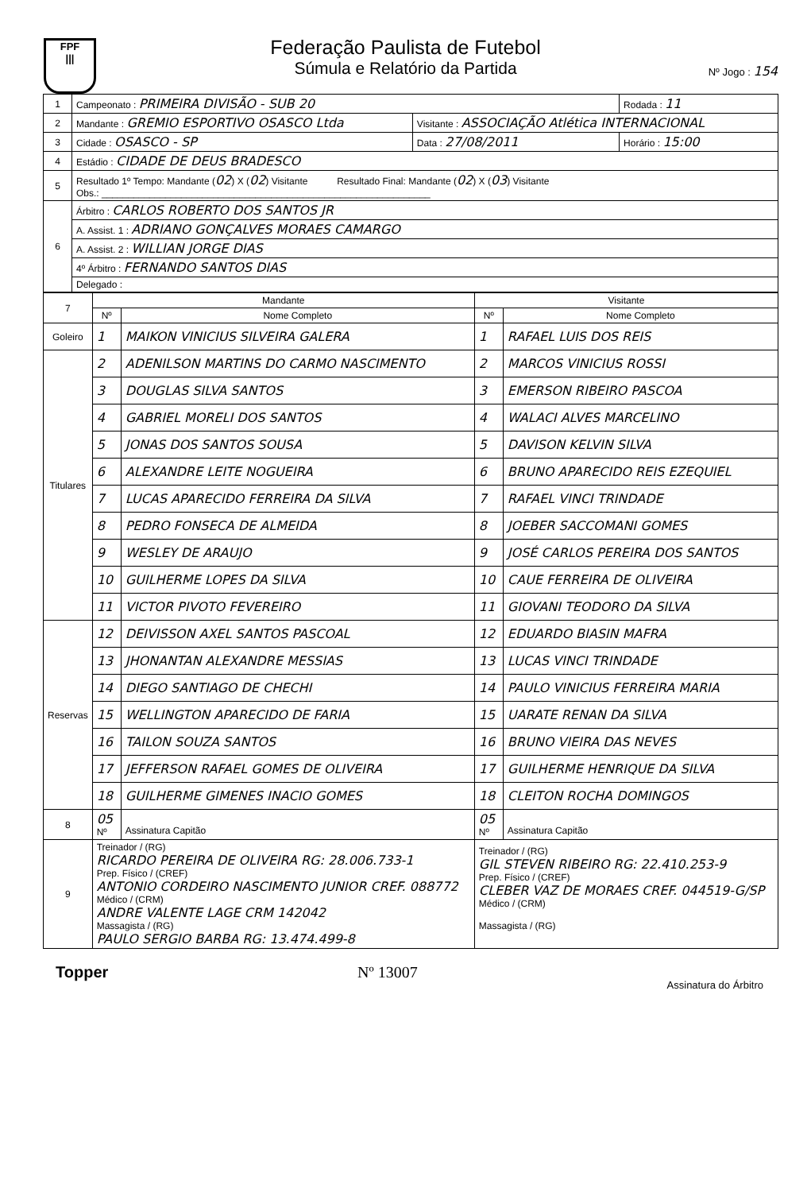FPF
|||
Federação Paulista de Futebol
Súmula e Relatório da Partida
Nº Jogo : 154
| 1 | Campeonato : PRIMEIRA DIVISÃO - SUB 20 | | Rodada : 11 |
| 2 | Mandante : GREMIO ESPORTIVO OSASCO Ltda | Visitante : ASSOCIAÇÃO Atlética INTERNACIONAL | |
| 3 | Cidade : OSASCO - SP | Data : 27/08/2011 | Horário : 15:00 |
| 4 | Estádio : CIDADE DE DEUS BRADESCO | | |
| 5 | Resultado 1º Tempo: Mandante ( 02 ) X ( 02 ) Visitante Resultado Final: Mandante ( 02 ) X ( 03 ) Visitante Obs.: ______________________________________________________________ | | |
| 6 | Árbitro : CARLOS ROBERTO DOS SANTOS JR | | |
| | A. Assist. 1 : ADRIANO GONÇALVES MORAES CAMARGO | | |
| | A. Assist. 2 : WILLIAN JORGE DIAS | | |
| | 4º Árbitro : FERNANDO SANTOS DIAS | | |
| | Delegado : | | |
| 7 | Mandante | | Visitante | |
| --- | --- | --- | --- | --- |
| | Nº | Nome Completo | Nº | Nome Completo |
| Goleiro | 1 | MAIKON VINICIUS SILVEIRA GALERA | 1 | RAFAEL LUIS DOS REIS |
| Titulares | 2 | ADENILSON MARTINS DO CARMO NASCIMENTO | 2 | MARCOS VINICIUS ROSSI |
| | 3 | DOUGLAS SILVA SANTOS | 3 | EMERSON RIBEIRO PASCOA |
| | 4 | GABRIEL MORELI DOS SANTOS | 4 | WALACI ALVES MARCELINO |
| | 5 | JONAS DOS SANTOS SOUSA | 5 | DAVISON KELVIN SILVA |
| | 6 | ALEXANDRE LEITE NOGUEIRA | 6 | BRUNO APARECIDO REIS EZEQUIEL |
| | 7 | LUCAS APARECIDO FERREIRA DA SILVA | 7 | RAFAEL VINCI TRINDADE |
| | 8 | PEDRO FONSECA DE ALMEIDA | 8 | JOEBER SACCOMANI GOMES |
| | 9 | WESLEY DE ARAUJO | 9 | JOSÉ CARLOS PEREIRA DOS SANTOS |
| | 10 | GUILHERME LOPES DA SILVA | 10 | CAUE FERREIRA DE OLIVEIRA |
| | 11 | VICTOR PIVOTO FEVEREIRO | 11 | GIOVANI TEODORO DA SILVA |
| Reservas | 12 | DEIVISSON AXEL SANTOS PASCOAL | 12 | EDUARDO BIASIN MAFRA |
| | 13 | JHONANTAN ALEXANDRE MESSIAS | 13 | LUCAS VINCI TRINDADE |
| | 14 | DIEGO SANTIAGO DE CHECHI | 14 | PAULO VINICIUS FERREIRA MARIA |
| | 15 | WELLINGTON APARECIDO DE FARIA | 15 | UARATE RENAN DA SILVA |
| | 16 | TAILON SOUZA SANTOS | 16 | BRUNO VIEIRA DAS NEVES |
| | 17 | JEFFERSON RAFAEL GOMES DE OLIVEIRA | 17 | GUILHERME HENRIQUE DA SILVA |
| | 18 | GUILHERME GIMENES INACIO GOMES | 18 | CLEITON ROCHA DOMINGOS |
| 8 | 05 Nº | Assinatura Capitão | 05 Nº | Assinatura Capitão |
| 9 | Treinador / (RG) RICARDO PEREIRA DE OLIVEIRA RG: 28.006.733-1 Prep. Físico / (CREF) ANTONIO CORDEIRO NASCIMENTO JUNIOR CREF. 088772 Médico / (CRM) ANDRE VALENTE LAGE CRM 142042 Massagista / (RG) PAULO SERGIO BARBA RG: 13.474.499-8 | | Treinador / (RG) GIL STEVEN RIBEIRO RG: 22.410.253-9 Prep. Físico / (CREF) CLEBER VAZ DE MORAES CREF. 044519-G/SP Médico / (CRM) Massagista / (RG) | |
Topper Nº 13007 Assinatura do Árbitro